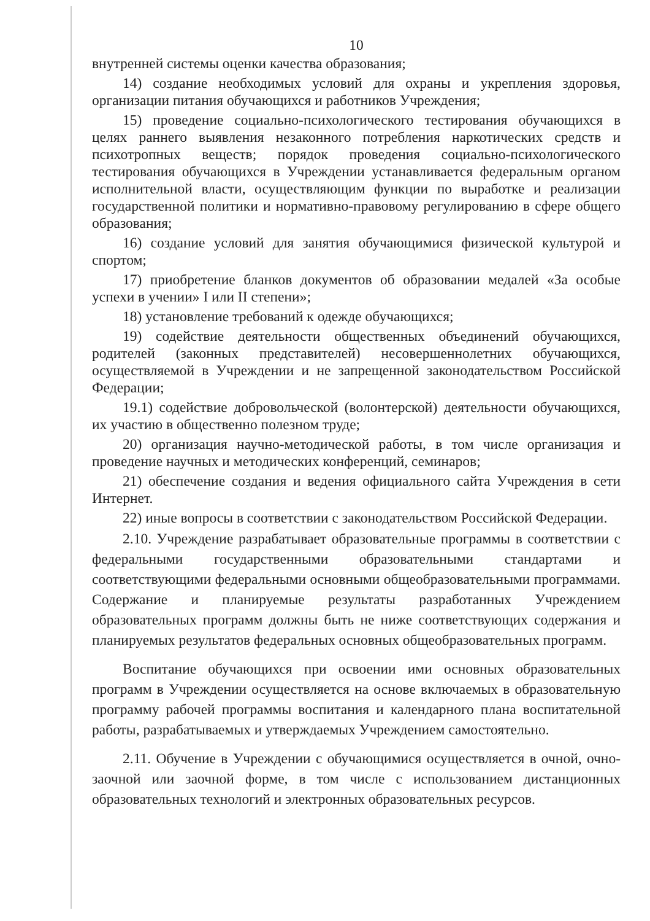10
внутренней системы оценки качества образования;
14) создание необходимых условий для охраны и укрепления здоровья, организации питания обучающихся и работников Учреждения;
15) проведение социально-психологического тестирования обучающихся в целях раннего выявления незаконного потребления наркотических средств и психотропных веществ; порядок проведения социально-психологического тестирования обучающихся в Учреждении устанавливается федеральным органом исполнительной власти, осуществляющим функции по выработке и реализации государственной политики и нормативно-правовому регулированию в сфере общего образования;
16) создание условий для занятия обучающимися физической культурой и спортом;
17) приобретение бланков документов об образовании медалей «За особые успехи в учении» I или II степени»;
18) установление требований к одежде обучающихся;
19) содействие деятельности общественных объединений обучающихся, родителей (законных представителей) несовершеннолетних обучающихся, осуществляемой в Учреждении и не запрещенной законодательством Российской Федерации;
19.1) содействие добровольческой (волонтерской) деятельности обучающихся, их участию в общественно полезном труде;
20) организация научно-методической работы, в том числе организация и проведение научных и методических конференций, семинаров;
21) обеспечение создания и ведения официального сайта Учреждения в сети Интернет.
22) иные вопросы в соответствии с законодательством Российской Федерации.
2.10. Учреждение разрабатывает образовательные программы в соответствии с федеральными государственными образовательными стандартами и соответствующими федеральными основными общеобразовательными программами. Содержание и планируемые результаты разработанных Учреждением образовательных программ должны быть не ниже соответствующих содержания и планируемых результатов федеральных основных общеобразовательных программ.
Воспитание обучающихся при освоении ими основных образовательных программ в Учреждении осуществляется на основе включаемых в образовательную программу рабочей программы воспитания и календарного плана воспитательной работы, разрабатываемых и утверждаемых Учреждением самостоятельно.
2.11. Обучение в Учреждении с обучающимися осуществляется в очной, очно-заочной или заочной форме, в том числе с использованием дистанционных образовательных технологий и электронных образовательных ресурсов.